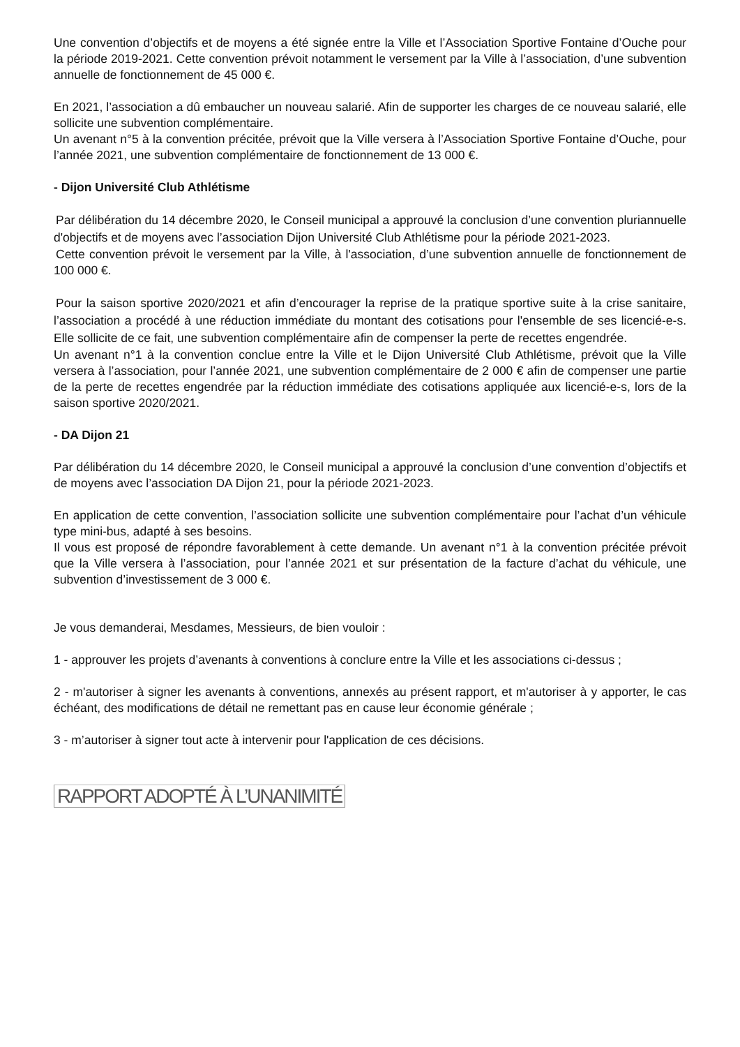Une convention d’objectifs et de moyens a été signée entre la Ville et l’Association Sportive Fontaine d’Ouche pour la période 2019-2021. Cette convention prévoit notamment le versement par la Ville à l’association, d’une subvention annuelle de fonctionnement de 45 000 €.
En 2021, l’association a dû embaucher un nouveau salarié. Afin de supporter les charges de ce nouveau salarié, elle sollicite une subvention complémentaire.
Un avenant n°5 à la convention précitée, prévoit que la Ville versera à l’Association Sportive Fontaine d’Ouche, pour l’année 2021, une subvention complémentaire de fonctionnement de 13 000 €.
- Dijon Université Club Athlétisme
Par délibération du 14 décembre 2020, le Conseil municipal a approuvé la conclusion d’une convention pluriannuelle d'objectifs et de moyens avec l’association Dijon Université Club Athlétisme pour la période 2021-2023.
Cette convention prévoit le versement par la Ville, à l'association, d’une subvention annuelle de fonctionnement de 100 000 €.
Pour la saison sportive 2020/2021 et afin d’encourager la reprise de la pratique sportive suite à la crise sanitaire, l’association a procédé à une réduction immédiate du montant des cotisations pour l'ensemble de ses licencié-e-s. Elle sollicite de ce fait, une subvention complémentaire afin de compenser la perte de recettes engendrée.
Un avenant n°1 à la convention conclue entre la Ville et le Dijon Université Club Athlétisme, prévoit que la Ville versera à l’association, pour l’année 2021, une subvention complémentaire de 2 000 € afin de compenser une partie de la perte de recettes engendrée par la réduction immédiate des cotisations appliquée aux licencié-e-s, lors de la saison sportive 2020/2021.
- DA Dijon 21
Par délibération du 14 décembre 2020, le Conseil municipal a approuvé la conclusion d’une convention d’objectifs et de moyens avec l’association DA Dijon 21, pour la période 2021-2023.
En application de cette convention, l’association sollicite une subvention complémentaire pour l’achat d’un véhicule type mini-bus, adapté à ses besoins.
Il vous est proposé de répondre favorablement à cette demande. Un avenant n°1 à la convention précitée prévoit que la Ville versera à l’association, pour l’année 2021 et sur présentation de la facture d’achat du véhicule, une subvention d’investissement de 3 000 €.
Je vous demanderai, Mesdames, Messieurs, de bien vouloir :
1 - approuver les projets d’avenants à conventions à conclure entre la Ville et les associations ci-dessus ;
2 - m'autoriser à signer les avenants à conventions, annexés au présent rapport, et m'autoriser à y apporter, le cas échéant, des modifications de détail ne remettant pas en cause leur économie générale ;
3 - m’autoriser à signer tout acte à intervenir pour l'application de ces décisions.
RAPPORT ADOPTÉ À L’UNANIMITÉ